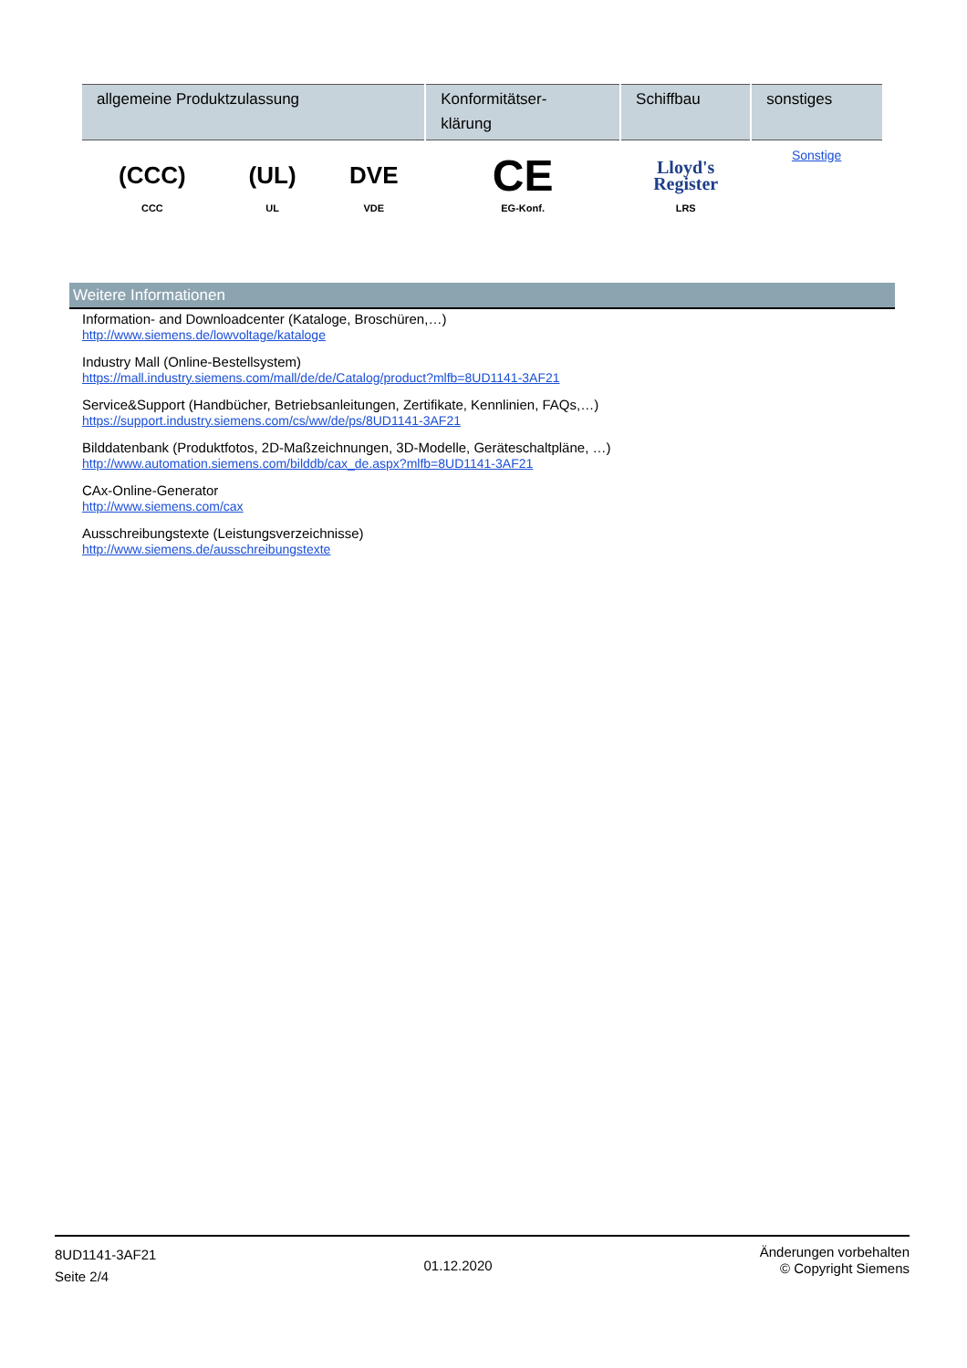| allgemeine Produktzulassung | | | Konformitätser- klärung | Schiffbau | sonstiges |
| --- | --- | --- | --- | --- | --- |
| (CCC) CCC | (UL) UL | DVE VDE | CE EG-Konf. | Lloyd's Register LRS | Sonstige |
Weitere Informationen
Information- and Downloadcenter (Kataloge, Broschüren,…)
http://www.siemens.de/lowvoltage/kataloge
Industry Mall (Online-Bestellsystem)
https://mall.industry.siemens.com/mall/de/de/Catalog/product?mlfb=8UD1141-3AF21
Service&Support (Handbücher, Betriebsanleitungen, Zertifikate, Kennlinien, FAQs,…)
https://support.industry.siemens.com/cs/ww/de/ps/8UD1141-3AF21
Bilddatenbank (Produktfotos, 2D-Maßzeichnungen, 3D-Modelle, Geräteschaltpläne, …)
http://www.automation.siemens.com/bilddb/cax_de.aspx?mlfb=8UD1141-3AF21
CAx-Online-Generator
http://www.siemens.com/cax
Ausschreibungstexte (Leistungsverzeichnisse)
http://www.siemens.de/ausschreibungstexte
8UD1141-3AF21
Seite 2/4
01.12.2020
Änderungen vorbehalten
© Copyright Siemens